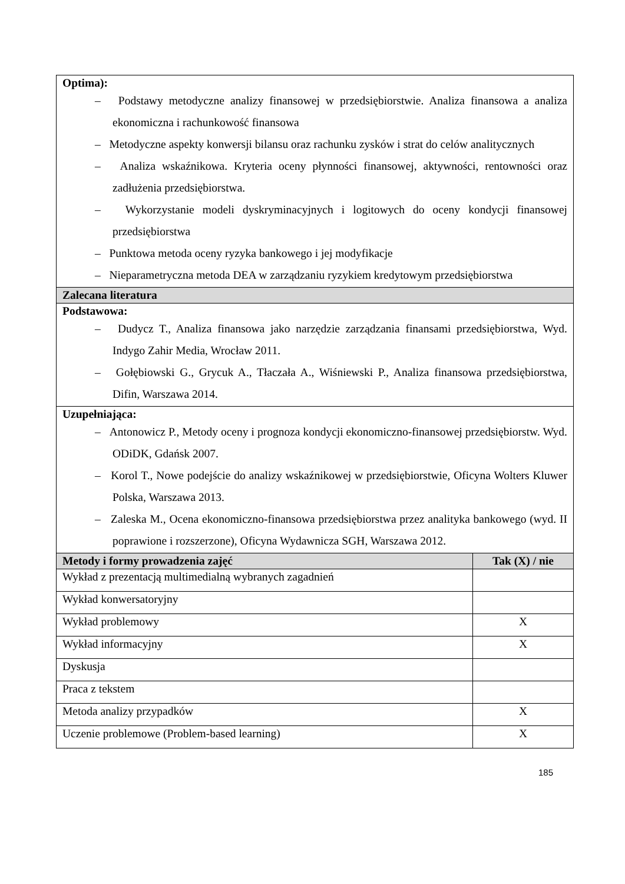| Optima): – Podstawy metodyczne analizy finansowej w przedsiębiorstwie. Analiza finansowa a analiza ekonomiczna i rachunkowość finansowa – Metodyczne aspekty konwersji bilansu oraz rachunku zysków i strat do celów analitycznych – Analiza wskaźnikowa. Kryteria oceny płynności finansowej, aktywności, rentowności oraz zadłużenia przedsiębiorstwa. – Wykorzystanie modeli dyskryminacyjnych i logitowych do oceny kondycji finansowej przedsiębiorstwa – Punktowa metoda oceny ryzyka bankowego i jej modyfikacje – Nieparametryczna metoda DEA w zarządzaniu ryzykiem kredytowym przedsiębiorstwa | |
| Zalecana literatura | |
| Podstawowa: – Dudycz T., Analiza finansowa jako narzędzie zarządzania finansami przedsiębiorstwa, Wyd. Indygo Zahir Media, Wrocław 2011. – Gołębiowski G., Grycuk A., Tłaczała A., Wiśniewski P., Analiza finansowa przedsiębiorstwa, Difin, Warszawa 2014. | |
| Uzupełniająca: – Antonowicz P., Metody oceny i prognoza kondycji ekonomiczno-finansowej przedsiębiorstw. Wyd. ODiDK, Gdańsk 2007. – Korol T., Nowe podejście do analizy wskaźnikowej w przedsiębiorstwie, Oficyna Wolters Kluwer Polska, Warszawa 2013. – Zaleska M., Ocena ekonomiczno-finansowa przedsiębiorstwa przez analityka bankowego (wyd. II poprawione i rozszerzone), Oficyna Wydawnicza SGH, Warszawa 2012. | |
| Metody i formy prowadzenia zajęć | Tak (X) / nie |
| Wykład z prezentacją multimedialną wybranych zagadnień | |
| Wykład konwersatoryjny | |
| Wykład problemowy | X |
| Wykład informacyjny | X |
| Dyskusja | |
| Praca z tekstem | |
| Metoda analizy przypadków | X |
| Uczenie problemowe (Problem-based learning) | X |
185